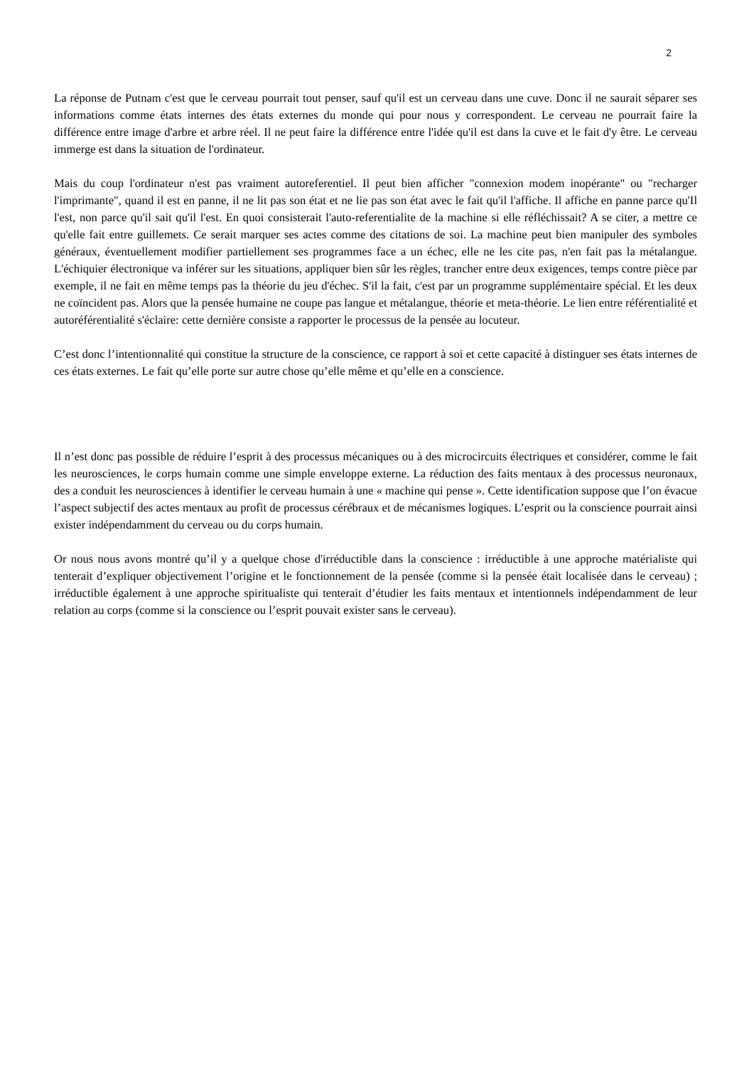2
La réponse de Putnam c'est que le cerveau pourrait tout penser, sauf qu'il est un cerveau dans une cuve. Donc il ne saurait séparer ses informations comme états internes des états externes du monde qui pour nous y correspondent. Le cerveau ne pourrait faire la différence entre image d'arbre et arbre réel. Il ne peut faire la différence entre l'idée qu'il est dans la cuve et le fait d'y être. Le cerveau immerge est dans la situation de l'ordinateur.
Mais du coup l'ordinateur n'est pas vraiment autoreferentiel. Il peut bien afficher "connexion modem inopérante" ou "recharger l'imprimante", quand il est en panne, il ne lit pas son état et ne lie pas son état avec le fait qu'il l'affiche. Il affiche en panne parce qu'Il l'est, non parce qu'il sait qu'il l'est. En quoi consisterait l'auto-referentialite de la machine si elle réfléchissait? A se citer, a mettre ce qu'elle fait entre guillemets. Ce serait marquer ses actes comme des citations de soi. La machine peut bien manipuler des symboles généraux, éventuellement modifier partiellement ses programmes face a un échec, elle ne les cite pas, n'en fait pas la métalangue. L'échiquier électronique va inférer sur les situations, appliquer bien sûr les règles, trancher entre deux exigences, temps contre pièce par exemple, il ne fait en même temps pas la théorie du jeu d'échec. S'il la fait, c'est par un programme supplémentaire spécial. Et les deux ne coïncident pas. Alors que la pensée humaine ne coupe pas langue et métalangue, théorie et meta-théorie. Le lien entre référentialité et autoréférentialité s'éclaire: cette dernière consiste a rapporter le processus de la pensée au locuteur.
C’est donc l’intentionnalité qui constitue la structure de la conscience, ce rapport à soi et cette capacité à distinguer ses états internes de ces états externes. Le fait qu’elle porte sur autre chose qu’elle même et qu’elle en a conscience.
Il n’est donc pas possible de réduire l’esprit à des processus mécaniques ou à des microcircuits électriques et considérer, comme le fait les neurosciences, le corps humain comme une simple enveloppe externe. La réduction des faits mentaux à des processus neuronaux, des a conduit les neurosciences à identifier le cerveau humain à une « machine qui pense ». Cette identification suppose que l’on évacue l’aspect subjectif des actes mentaux au profit de processus cérébraux et de mécanismes logiques. L’esprit ou la conscience pourrait ainsi exister indépendamment du cerveau ou du corps humain.
Or nous nous avons montré qu’il y a quelque chose d'irréductible dans la conscience : irréductible à une approche matérialiste qui tenterait d’expliquer objectivement l’origine et le fonctionnement de la pensée (comme si la pensée était localisée dans le cerveau) ; irréductible également à une approche spiritualiste qui tenterait d’étudier les faits mentaux et intentionnels indépendamment de leur relation au corps (comme si la conscience ou l’esprit pouvait exister sans le cerveau).